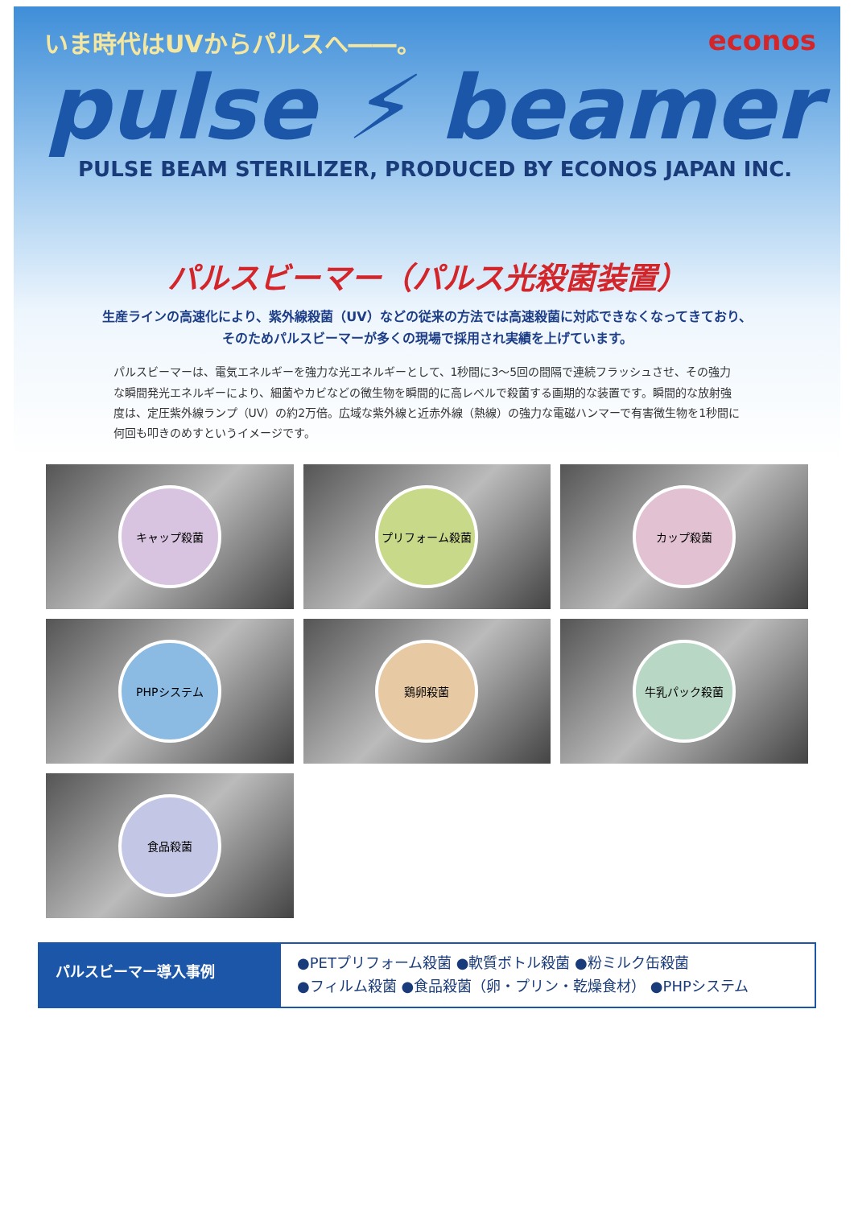いま時代はUVからパルスへ――。 econos
pulse ⚡ beamer
PULSE BEAM STERILIZER, PRODUCED BY ECONOS JAPAN INC.
パルスビーマー（パルス光殺菌装置）
生産ラインの高速化により、紫外線殺菌（UV）などの従来の方法では高速殺菌に対応できなくなってきており、
そのためパルスビーマーが多くの現場で採用され実績を上げています。
パルスビーマーは、電気エネルギーを強力な光エネルギーとして、1秒間に3～5回の間隔で連続フラッシュさせ、その強力な瞬間発光エネルギーにより、細菌やカビなどの微生物を瞬間的に高レベルで殺菌する画期的な装置です。瞬間的な放射強度は、定圧紫外線ランプ（UV）の約2万倍。広域な紫外線と近赤外線（熱線）の強力な電磁ハンマーで有害微生物を1秒間に何回も叩きのめすというイメージです。
キャップ殺菌
プリフォーム殺菌
カップ殺菌
PHPシステム
鶏卵殺菌
牛乳パック殺菌
食品殺菌
パルスビーマー導入事例
●PETプリフォーム殺菌 ●軟質ボトル殺菌 ●粉ミルク缶殺菌
●フィルム殺菌 ●食品殺菌（卵・プリン・乾燥食材） ●PHPシステム